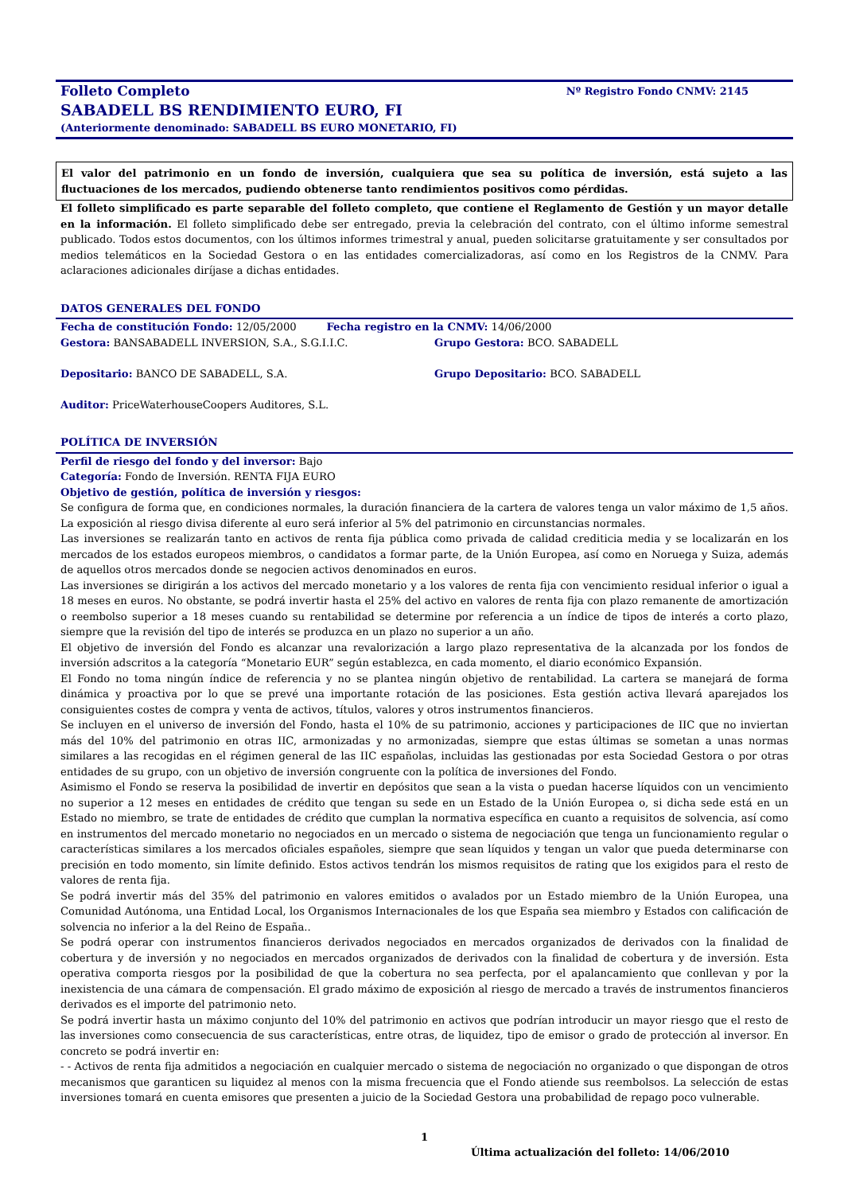Folleto Completo Nº Registro Fondo CNMV: 2145
SABADELL BS RENDIMIENTO EURO, FI
(Anteriormente denominado: SABADELL BS EURO MONETARIO, FI)
El valor del patrimonio en un fondo de inversión, cualquiera que sea su política de inversión, está sujeto a las fluctuaciones de los mercados, pudiendo obtenerse tanto rendimientos positivos como pérdidas.
El folleto simplificado es parte separable del folleto completo, que contiene el Reglamento de Gestión y un mayor detalle en la información. El folleto simplificado debe ser entregado, previa la celebración del contrato, con el último informe semestral publicado. Todos estos documentos, con los últimos informes trimestral y anual, pueden solicitarse gratuitamente y ser consultados por medios telemáticos en la Sociedad Gestora o en las entidades comercializadoras, así como en los Registros de la CNMV. Para aclaraciones adicionales diríjase a dichas entidades.
DATOS GENERALES DEL FONDO
Fecha de constitución Fondo: 12/05/2000 Fecha registro en la CNMV: 14/06/2000
Gestora: BANSABADELL INVERSION, S.A., S.G.I.I.C.
Grupo Gestora: BCO. SABADELL
Depositario: BANCO DE SABADELL, S.A.
Grupo Depositario: BCO. SABADELL
Auditor: PriceWaterhouseCoopers Auditores, S.L.
POLÍTICA DE INVERSIÓN
Perfil de riesgo del fondo y del inversor: Bajo
Categoría: Fondo de Inversión. RENTA FIJA EURO
Objetivo de gestión, política de inversión y riesgos:
Se configura de forma que, en condiciones normales, la duración financiera de la cartera de valores tenga un valor máximo de 1,5 años. La exposición al riesgo divisa diferente al euro será inferior al 5% del patrimonio en circunstancias normales.
Las inversiones se realizarán tanto en activos de renta fija pública como privada de calidad crediticia media y se localizarán en los mercados de los estados europeos miembros, o candidatos a formar parte, de la Unión Europea, así como en Noruega y Suiza, además de aquellos otros mercados donde se negocien activos denominados en euros.
Las inversiones se dirigirán a los activos del mercado monetario y a los valores de renta fija con vencimiento residual inferior o igual a 18 meses en euros. No obstante, se podrá invertir hasta el 25% del activo en valores de renta fija con plazo remanente de amortización o reembolso superior a 18 meses cuando su rentabilidad se determine por referencia a un índice de tipos de interés a corto plazo, siempre que la revisión del tipo de interés se produzca en un plazo no superior a un año.
El objetivo de inversión del Fondo es alcanzar una revalorización a largo plazo representativa de la alcanzada por los fondos de inversión adscritos a la categoría “Monetario EUR” según establezca, en cada momento, el diario económico Expansión.
El Fondo no toma ningún índice de referencia y no se plantea ningún objetivo de rentabilidad. La cartera se manejará de forma dinámica y proactiva por lo que se prevé una importante rotación de las posiciones. Esta gestión activa llevará aparejados los consiguientes costes de compra y venta de activos, títulos, valores y otros instrumentos financieros.
Se incluyen en el universo de inversión del Fondo, hasta el 10% de su patrimonio, acciones y participaciones de IIC que no inviertan más del 10% del patrimonio en otras IIC, armonizadas y no armonizadas, siempre que estas últimas se sometan a unas normas similares a las recogidas en el régimen general de las IIC españolas, incluidas las gestionadas por esta Sociedad Gestora o por otras entidades de su grupo, con un objetivo de inversión congruente con la política de inversiones del Fondo.
Asimismo el Fondo se reserva la posibilidad de invertir en depósitos que sean a la vista o puedan hacerse líquidos con un vencimiento no superior a 12 meses en entidades de crédito que tengan su sede en un Estado de la Unión Europea o, si dicha sede está en un Estado no miembro, se trate de entidades de crédito que cumplan la normativa específica en cuanto a requisitos de solvencia, así como en instrumentos del mercado monetario no negociados en un mercado o sistema de negociación que tenga un funcionamiento regular o características similares a los mercados oficiales españoles, siempre que sean líquidos y tengan un valor que pueda determinarse con precisión en todo momento, sin límite definido. Estos activos tendrán los mismos requisitos de rating que los exigidos para el resto de valores de renta fija.
Se podrá invertir más del 35% del patrimonio en valores emitidos o avalados por un Estado miembro de la Unión Europea, una Comunidad Autónoma, una Entidad Local, los Organismos Internacionales de los que España sea miembro y Estados con calificación de solvencia no inferior a la del Reino de España..
Se podrá operar con instrumentos financieros derivados negociados en mercados organizados de derivados con la finalidad de cobertura y de inversión y no negociados en mercados organizados de derivados con la finalidad de cobertura y de inversión. Esta operativa comporta riesgos por la posibilidad de que la cobertura no sea perfecta, por el apalancamiento que conllevan y por la inexistencia de una cámara de compensación. El grado máximo de exposición al riesgo de mercado a través de instrumentos financieros derivados es el importe del patrimonio neto.
Se podrá invertir hasta un máximo conjunto del 10% del patrimonio en activos que podrían introducir un mayor riesgo que el resto de las inversiones como consecuencia de sus características, entre otras, de liquidez, tipo de emisor o grado de protección al inversor. En concreto se podrá invertir en:
- - Activos de renta fija admitidos a negociación en cualquier mercado o sistema de negociación no organizado o que dispongan de otros mecanismos que garanticen su liquidez al menos con la misma frecuencia que el Fondo atiende sus reembolsos. La selección de estas inversiones tomará en cuenta emisores que presenten a juicio de la Sociedad Gestora una probabilidad de repago poco vulnerable.
1
Última actualización del folleto: 14/06/2010